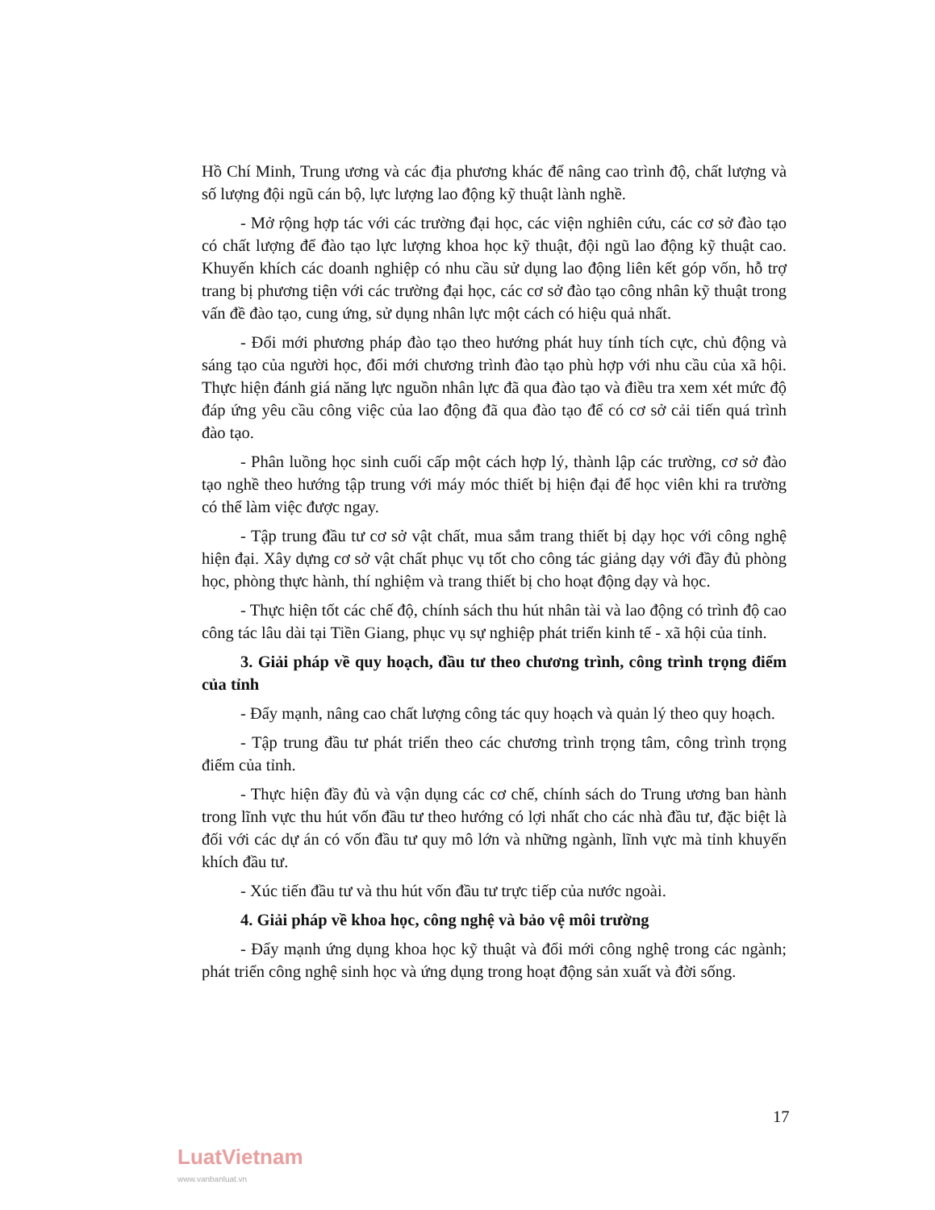Hồ Chí Minh, Trung ương và các địa phương khác để nâng cao trình độ, chất lượng và số lượng đội ngũ cán bộ, lực lượng lao động kỹ thuật lành nghề.
- Mở rộng hợp tác với các trường đại học, các viện nghiên cứu, các cơ sở đào tạo có chất lượng để đào tạo lực lượng khoa học kỹ thuật, đội ngũ lao động kỹ thuật cao. Khuyến khích các doanh nghiệp có nhu cầu sử dụng lao động liên kết góp vốn, hỗ trợ trang bị phương tiện với các trường đại học, các cơ sở đào tạo công nhân kỹ thuật trong vấn đề đào tạo, cung ứng, sử dụng nhân lực một cách có hiệu quả nhất.
- Đổi mới phương pháp đào tạo theo hướng phát huy tính tích cực, chủ động và sáng tạo của người học, đổi mới chương trình đào tạo phù hợp với nhu cầu của xã hội. Thực hiện đánh giá năng lực nguồn nhân lực đã qua đào tạo và điều tra xem xét mức độ đáp ứng yêu cầu công việc của lao động đã qua đào tạo để có cơ sở cải tiến quá trình đào tạo.
- Phân luồng học sinh cuối cấp một cách hợp lý, thành lập các trường, cơ sở đào tạo nghề theo hướng tập trung với máy móc thiết bị hiện đại để học viên khi ra trường có thể làm việc được ngay.
- Tập trung đầu tư cơ sở vật chất, mua sắm trang thiết bị dạy học với công nghệ hiện đại. Xây dựng cơ sở vật chất phục vụ tốt cho công tác giảng dạy với đầy đủ phòng học, phòng thực hành, thí nghiệm và trang thiết bị cho hoạt động dạy và học.
- Thực hiện tốt các chế độ, chính sách thu hút nhân tài và lao động có trình độ cao công tác lâu dài tại Tiền Giang, phục vụ sự nghiệp phát triển kinh tế - xã hội của tỉnh.
3. Giải pháp về quy hoạch, đầu tư theo chương trình, công trình trọng điểm của tỉnh
- Đẩy mạnh, nâng cao chất lượng công tác quy hoạch và quản lý theo quy hoạch.
- Tập trung đầu tư phát triển theo các chương trình trọng tâm, công trình trọng điểm của tỉnh.
- Thực hiện đầy đủ và vận dụng các cơ chế, chính sách do Trung ương ban hành trong lĩnh vực thu hút vốn đầu tư theo hướng có lợi nhất cho các nhà đầu tư, đặc biệt là đối với các dự án có vốn đầu tư quy mô lớn và những ngành, lĩnh vực mà tỉnh khuyến khích đầu tư.
- Xúc tiến đầu tư và thu hút vốn đầu tư trực tiếp của nước ngoài.
4. Giải pháp về khoa học, công nghệ và bảo vệ môi trường
- Đẩy mạnh ứng dụng khoa học kỹ thuật và đổi mới công nghệ trong các ngành; phát triển công nghệ sinh học và ứng dụng trong hoạt động sản xuất và đời sống.
17
LuatVietnam
www.vanbanluat.vn